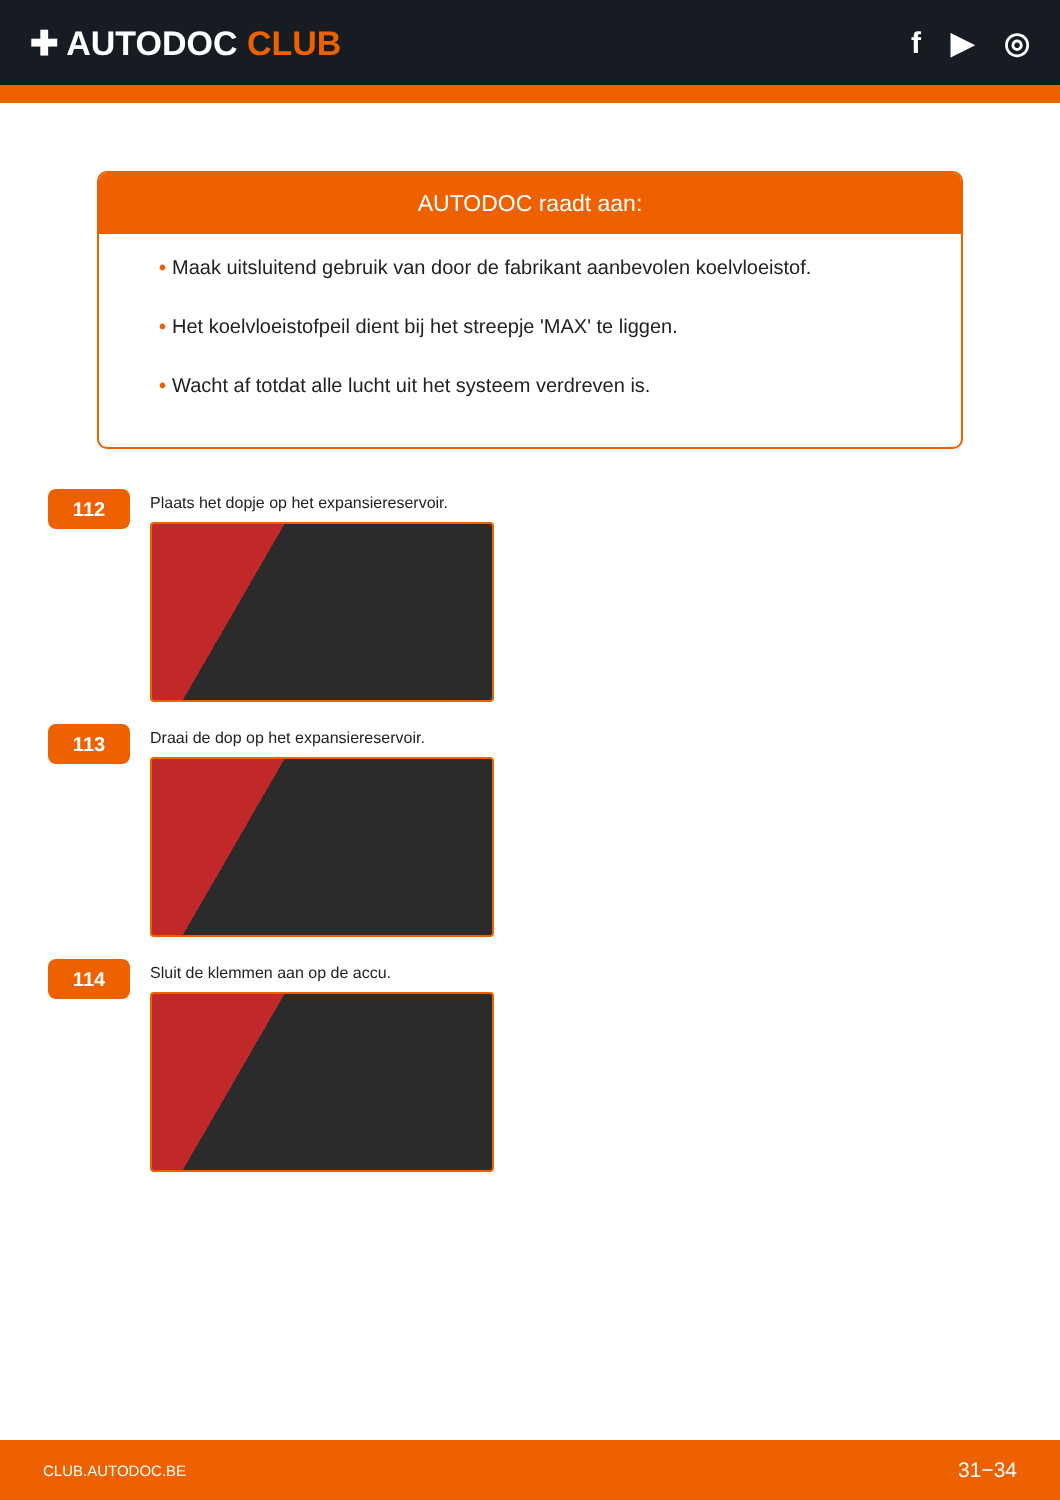✚ AUTODOC CLUB f ▶ ◎
AUTODOC raadt aan:
• Maak uitsluitend gebruik van door de fabrikant aanbevolen koelvloeistof.
• Het koelvloeistofpeil dient bij het streepje 'MAX' te liggen.
• Wacht af totdat alle lucht uit het systeem verdreven is.
112
Plaats het dopje op het expansiereservoir.
113
Draai de dop op het expansiereservoir.
114
Sluit de klemmen aan op de accu.
CLUB.AUTODOC.BE 31−34